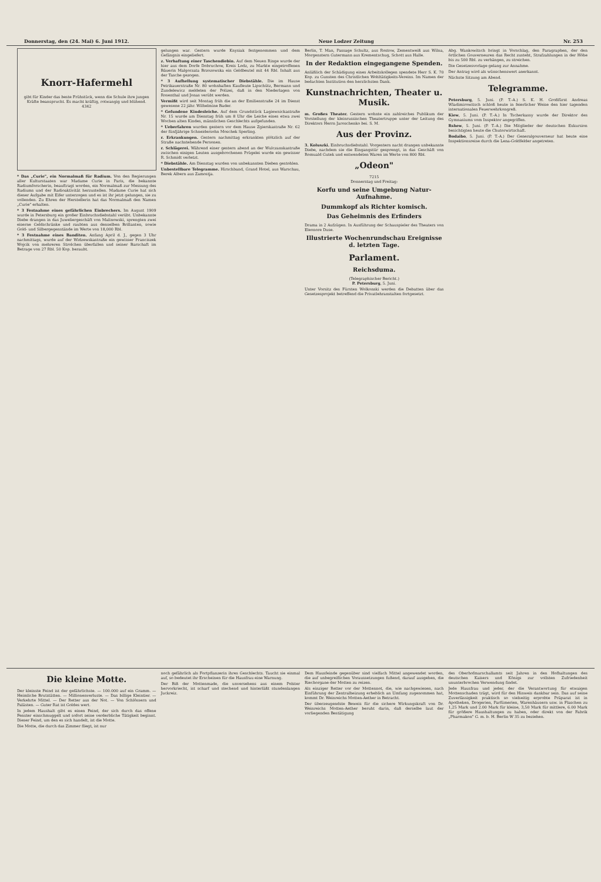Donnerstag, den (24. Mai) 6. Juni 1912. Neue Lodzer Zeitung Nr. 253
Knorr-Hafermehl
gibt für Kinder das beste Frühstück, wenn die Schule ihre jungen Kräfte beansprucht. Es macht kräftig, rotwangig und blühend. 4342
* Das „Curie", ein Normalmaß für Radium. Von den Regierungen aller Kulturstaaten war Madame Curie in Paris, die bekannte Radiumforscherin, beauftragt worden, ein Normalmaß zur Messung des Radiums und der Radioaktivität herzustellen. Madame Curie hat sich dieser Aufgabe mit Eifer unterzogen und es ist ihr jetzt gelungen, sie zu vollenden. Zu Ehren der Herstellerin hat das Normalmaß den Namen „Curie" erhalten.
* 3 Festnahme eines gefährlichen Einbrechers. Im August 1909 wurde in Petersburg ein großer Einbruchsdiebstahl verübt. Unbekannte Diebe drangen in das Juweliergeschäft von Malinowski, sprengten zwei eiserne Geldschränke und raubten aus denselben Brillanten, sowie Gold- und Silbergegenstände im Werte von 18,000 Rbl.
* 3 Festnahme eines Banditen. Anfang April d. J., gegen 3 Uhr nachmittags, wurde auf der Widzewskastraße ein gewisser Franciszek Wojcik von mehreren Strolchen überfallen und seiner Barschaft im Betrage von 27 Rbl. 50 Kop. beraubt.
gelungen war. Gestern wurde Knysiak festgenommen und dem Gefängnis eingeliefert.
z. Verhaftung einer Taschendiebin. Auf dem Neuen Ringe wurde der hier aus dem Dorfe Dobruchow, Kreis Lodz, zu Markte eingetroffenen Bäuerin Malgorzata Brzozowska ein Geldbeutel mit 44 Rbl. Inhalt aus der Tasche gezogen.
* 3 Aufhellung systematischer Diebstähle. Die im Hause Petrikauerstraße Nr. 80 wohnhaften Kaufleute Lipschütz, Bermann und Zundelewicz meldeten der Polizei, daß in den Niederlagen von Rosenthal und Jonas verübt werden.
Vermißt wird seit Montag früh die an der Emilienstraße 24 im Dienst gewesene 22 jähr. Wilhelmine Bader.
* Gefundene Kindesleiche. Auf dem Grundstück Lagiewnickastraße Nr. 15 wurde am Dienstag früh um 8 Uhr die Leiche eines etwa zwei Wochen alten Kindes, männlichen Geschlechts aufgefunden.
* Ueberfahren wurden gestern vor dem Hause Zgierskastraße Nr. 62 der fünfjährige Schneidersohn Moschek Sperling.
r. Erkrankungen. Gestern nachmittag erkrankten plötzlich auf der Straße nachstehende Personen.
r. Schlägerei. Während einer gestern abend an der Wulczanskastraße zwischen einigen Leuten ausgebrochenen Prügelei wurde ein gewisser R. Schmidt verletzt.
* Diebstähle. Am Dienstag wurden von unbekannten Dieben gestohlen.
Unbestellbare Telegramme. Hirschband, Grand Hotel, aus Warschau, Berek Albern aus Zamostja.
Berlin, T. Man, Passage Schultz, aus Rostow, Zementweiß aus Wilna, Morgenstern Gutermann aus Krementschug, Schott aus Halle.
In der Redaktion eingegangene Spenden.
Anläßlich der Schädigung eines Arbeitskollegen spendete Herr S. K. 70 Kop. zu Gunsten des Christlichen Wohltätigkeits-Vereins. Im Namen der bedachten Institution den herzlichsten Dank.
Kunstnachrichten, Theater u. Musik.
m. Großes Theater. Gestern wohnte ein zahlreiches Publikum der Vorstellung der kleinrussischen Theatertruppe unter der Leitung des Direktors Herrn Jaroschenko bei. S. M.
Aus der Provinz.
3. Koluszki. Einbruchsdiebstahl. Vorgestern nacht drangen unbekannte Diebe, nachdem sie die Eingangstür gesprengt, in das Geschäft von Romuald Gutek und entwendeten Waren im Werte von 800 Rbl.
„Odeon"
7215
Donnerstag und Freitag:
Korfu und seine Umgebung Natur-Aufnahme.
Dummkopf als Richter komisch.
Das Geheimnis des Erfinders
Drama in 2 Aufzügen. In Ausführung der Schauspieler des Theaters von Eleonore Duse.
Illustrierte Wochenrundschau Ereignisse d. letzten Tage.
Parlament.
Reichsduma.
(Telegraphischer Bericht.)
P. Petersburg, 5. Juni.
Unter Vorsitz des Fürsten Wolkonski werden die Debatten über das Gesetzesprojekt betreffend die Privatlehranstalten fortgesetzt.
Abg. Wankowitsch bringt in Vorschlag, den Paragraphen, der den örtlichen Gouverneuren das Recht zusteht, Strafzahlungen in der Höhe bis zu 500 Rbl. zu verhängen, zu streichen.
Die Gesetzesvorlage gelang zur Annahme.
Der Antrag wird als wünschenswert anerkannt.
Nächste Sitzung am Abend.
Telegramme.
Petersburg, 5. Juni. (P. T.-A.) S. K. H. Großfürst Andreas Wladimirowitsch schloß heute in feierlicher Weise den hier tagenden internationalen Feuerwehrkongreß.
Kiew, 5. Juni. (P. T.-A.) In Tscherkassy wurde der Direktor des Gymnasiums vom Inspektor angegriffen.
Rshew, 5. Juni. (P. T.-A.) Die Mitglieder der deutschen Exkursion besichtigten heute die Chutorwirtschaft.
Bodaibo, 5. Juni. (P. T.-A.) Der Generalgouverneur hat heute eine Inspektionsreise durch die Lena-Goldfelder angetreten.
Die kleine Motte.
Der kleinste Feind ist der gefährlichste. — 100.000 auf ein Gramm. — Heimliche Brutstätten. — Millionenverluste. — Das billige Kleintier. — Verkehrte Mittel. — Der Retter aus der Not. — Von Schlössern und Palästen. — Guter Rat ist Goldes wert.
In jedem Haushalt gibt es einen Feind, der sich durch das offene Fenster einschmuggelt und sofort seine verderbliche Tätigkeit beginnt. Dieser Feind, um den es sich handelt, ist die Motte.
Die Motte, die durch das Zimmer fliegt, ist nur
noch gefährlich als Fortpflanzerin ihres Geschlechts. Taucht sie einmal auf, so bedeutet ihr Erscheinen für die Hausfrau eine Warnung.
Der Biß der Mottenmade, die unversehens aus einem Polster hervorkriecht, ist scharf und stechend und hinterläßt stundenlangen Juckreiz.
Dem Hausfeinde gegenüber sind vielfach Mittel angewendet worden, die auf unbegreiflichen Voraussetzungen fußend, darauf ausgehen, die Riechorgane der Motten zu reizen.
Als einziger Retter vor der Mottennot, die, wie nachgewiesen, nach Einführung der Zentralheizung erheblich an Umfang zugenommen hat, kommt Dr. Weinreichs Motten-Aether in Betracht.
Der überzeugendste Beweis für die sichere Wirkungskraft von Dr. Weinreichs Motten-Aether beruht darin, daß derselbe laut der vorliegenden Bestätigung
des Oberhofmarschallamts seit Jahren in den Hofhaltungen des deutschen Kaisers und Königs zur vollsten Zufriedenheit ununterbrochen Verwendung findet.
Jede Hausfrau und jeder, der die Verantwortung für etwaigen Mottenschaden trägt, wird für den Hinweis dankbar sein. Das auf seine Zuverlässigkeit praktisch so vielseitig erprobte Präparat ist in Apotheken, Drogerien, Parfümerien, Warenhäusern usw. in Flaschen zu 1,25 Mark und 2.00 Mark für kleine, 3,50 Mark für mittlere, 6.00 Mark für größere Haushaltungen zu haben, oder direkt von der Fabrik „Pharmakon" G. m. b. H. Berlin W 35 zu beziehen.